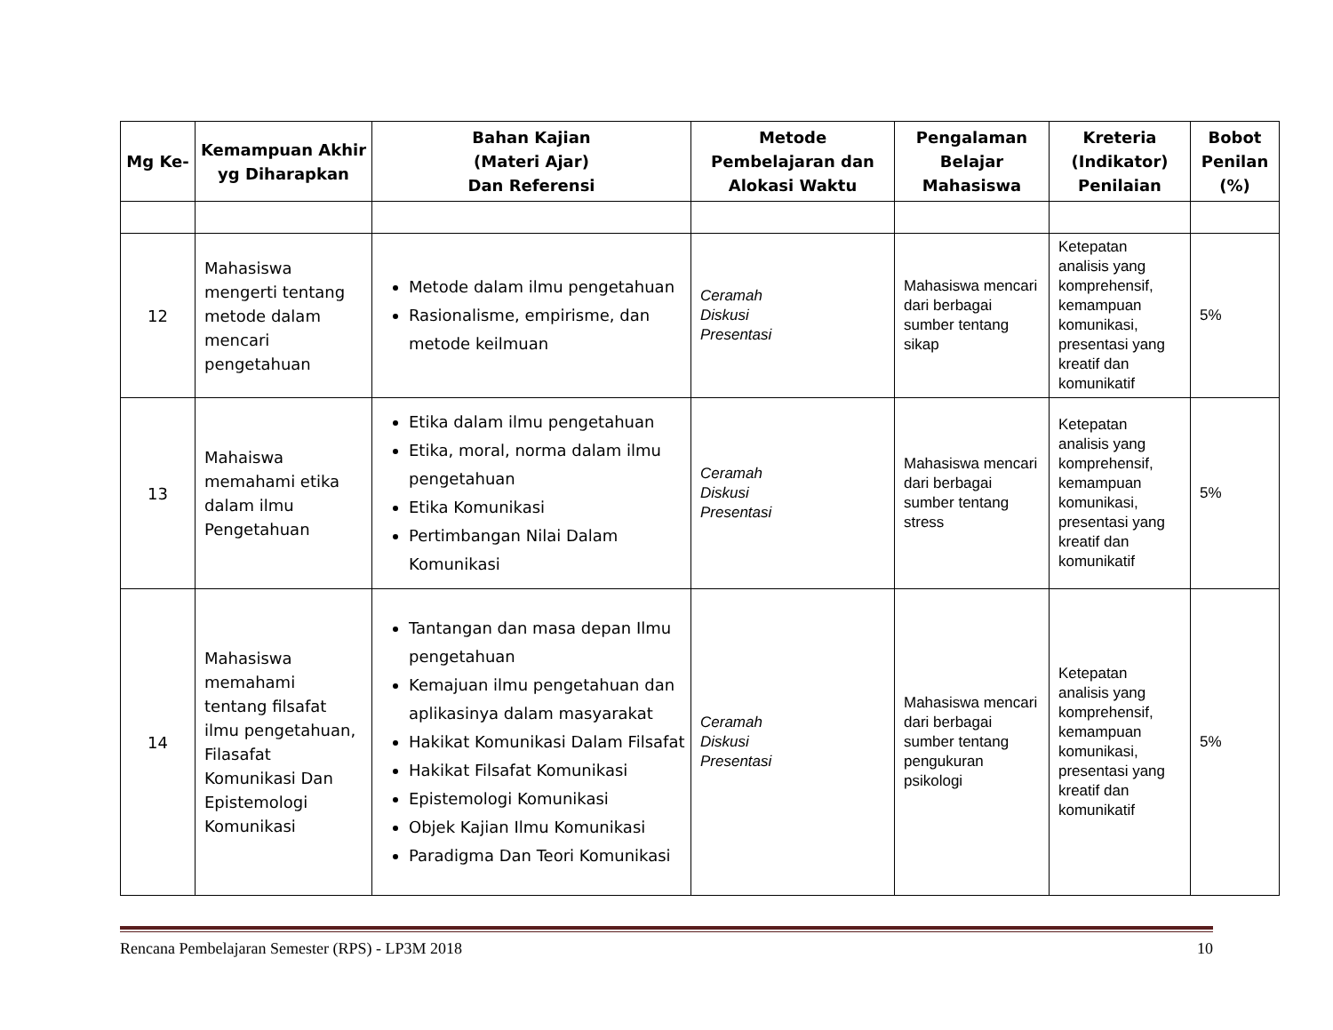| Mg Ke- | Kemampuan Akhir yg Diharapkan | Bahan Kajian (Materi Ajar) Dan Referensi | Metode Pembelajaran dan Alokasi Waktu | Pengalaman Belajar Mahasiswa | Kreteria (Indikator) Penilaian | Bobot Penilan (%) |
| --- | --- | --- | --- | --- | --- | --- |
| 12 | Mahasiswa mengerti tentang metode dalam mencari pengetahuan | Metode dalam ilmu pengetahuan Rasionalisme, empirisme, dan metode keilmuan | Ceramah Diskusi Presentasi | Mahasiswa mencari dari berbagai sumber tentang sikap | Ketepatan analisis yang komprehensif, kemampuan komunikasi, presentasi yang kreatif dan komunikatif | 5% |
| 13 | Mahaiswa memahami etika dalam ilmu Pengetahuan | Etika dalam ilmu pengetahuan Etika, moral, norma dalam ilmu pengetahuan Etika Komunikasi Pertimbangan Nilai Dalam Komunikasi | Ceramah Diskusi Presentasi | Mahasiswa mencari dari berbagai sumber tentang stress | Ketepatan analisis yang komprehensif, kemampuan komunikasi, presentasi yang kreatif dan komunikatif | 5% |
| 14 | Mahasiswa memahami tentang filsafat ilmu pengetahuan, Filasafat Komunikasi Dan Epistemologi Komunikasi | Tantangan dan masa depan Ilmu pengetahuan Kemajuan ilmu pengetahuan dan aplikasinya dalam masyarakat Hakikat Komunikasi Dalam Filsafat Hakikat Filsafat Komunikasi Epistemologi Komunikasi Objek Kajian Ilmu Komunikasi Paradigma Dan Teori Komunikasi | Ceramah Diskusi Presentasi | Mahasiswa mencari dari berbagai sumber tentang pengukuran psikologi | Ketepatan analisis yang komprehensif, kemampuan komunikasi, presentasi yang kreatif dan komunikatif | 5% |
Rencana Pembelajaran Semester (RPS) - LP3M 2018 10